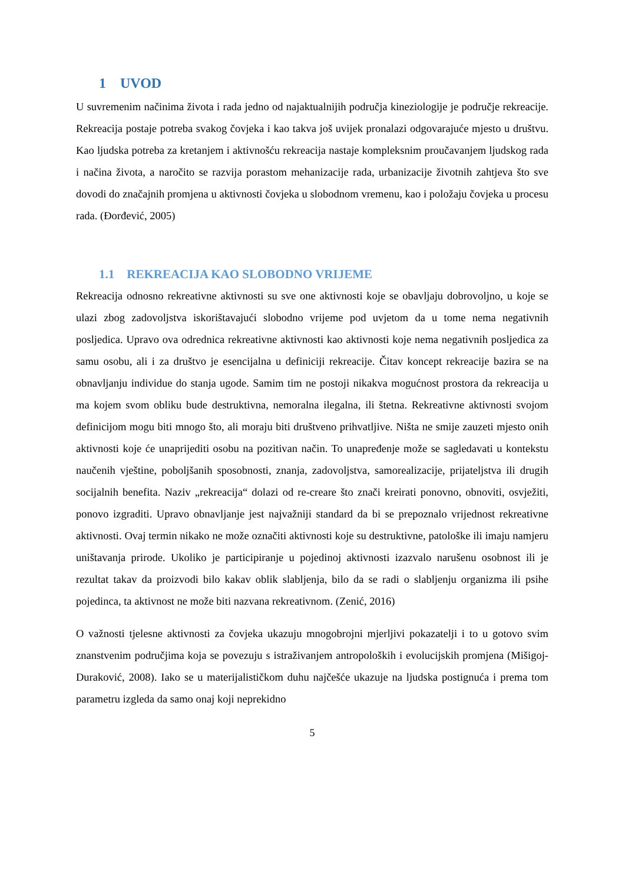1 UVOD
U suvremenim načinima života i rada jedno od najaktualnijih područja kineziologije je područje rekreacije. Rekreacija postaje potreba svakog čovjeka i kao takva još uvijek pronalazi odgovarajuće mjesto u društvu. Kao ljudska potreba za kretanjem i aktivnošću rekreacija nastaje kompleksnim proučavanjem ljudskog rada i načina života, a naročito se razvija porastom mehanizacije rada, urbanizacije životnih zahtjeva što sve dovodi do značajnih promjena u aktivnosti čovjeka u slobodnom vremenu, kao i položaju čovjeka u procesu rada. (Đorđević, 2005)
1.1 REKREACIJA KAO SLOBODNO VRIJEME
Rekreacija odnosno rekreativne aktivnosti su sve one aktivnosti koje se obavljaju dobrovoljno, u koje se ulazi zbog zadovoljstva iskorištavajući slobodno vrijeme pod uvjetom da u tome nema negativnih posljedica. Upravo ova odrednica rekreativne aktivnosti kao aktivnosti koje nema negativnih posljedica za samu osobu, ali i za društvo je esencijalna u definiciji rekreacije. Čitav koncept rekreacije bazira se na obnavljanju individue do stanja ugode. Samim tim ne postoji nikakva mogućnost prostora da rekreacija u ma kojem svom obliku bude destruktivna, nemoralna ilegalna, ili štetna. Rekreativne aktivnosti svojom definicijom mogu biti mnogo što, ali moraju biti društveno prihvatljive. Ništa ne smije zauzeti mjesto onih aktivnosti koje će unaprijediti osobu na pozitivan način. To unapređenje može se sagledavati u kontekstu naučenih vještine, poboljšanih sposobnosti, znanja, zadovoljstva, samorealizacije, prijateljstva ili drugih socijalnih benefita. Naziv „rekreacija“ dolazi od re-creare što znači kreirati ponovno, obnoviti, osvježiti, ponovo izgraditi. Upravo obnavljanje jest najvažniji standard da bi se prepoznalo vrijednost rekreativne aktivnosti. Ovaj termin nikako ne može označiti aktivnosti koje su destruktivne, patološke ili imaju namjeru uništavanja prirode. Ukoliko je participiranje u pojedinoj aktivnosti izazvalo narušenu osobnost ili je rezultat takav da proizvodi bilo kakav oblik slabljenja, bilo da se radi o slabljenju organizma ili psihe pojedinca, ta aktivnost ne može biti nazvana rekreativnom. (Zenić, 2016)
O važnosti tjelesne aktivnosti za čovjeka ukazuju mnogobrojni mjerljivi pokazatelji i to u gotovo svim znanstvenim područjima koja se povezuju s istraživanjem antropoloških i evolucijskih promjena (Mišigoj-Duraković, 2008). Iako se u materijalističkom duhu najčešće ukazuje na ljudska postignuća i prema tom parametru izgleda da samo onaj koji neprekidno
5